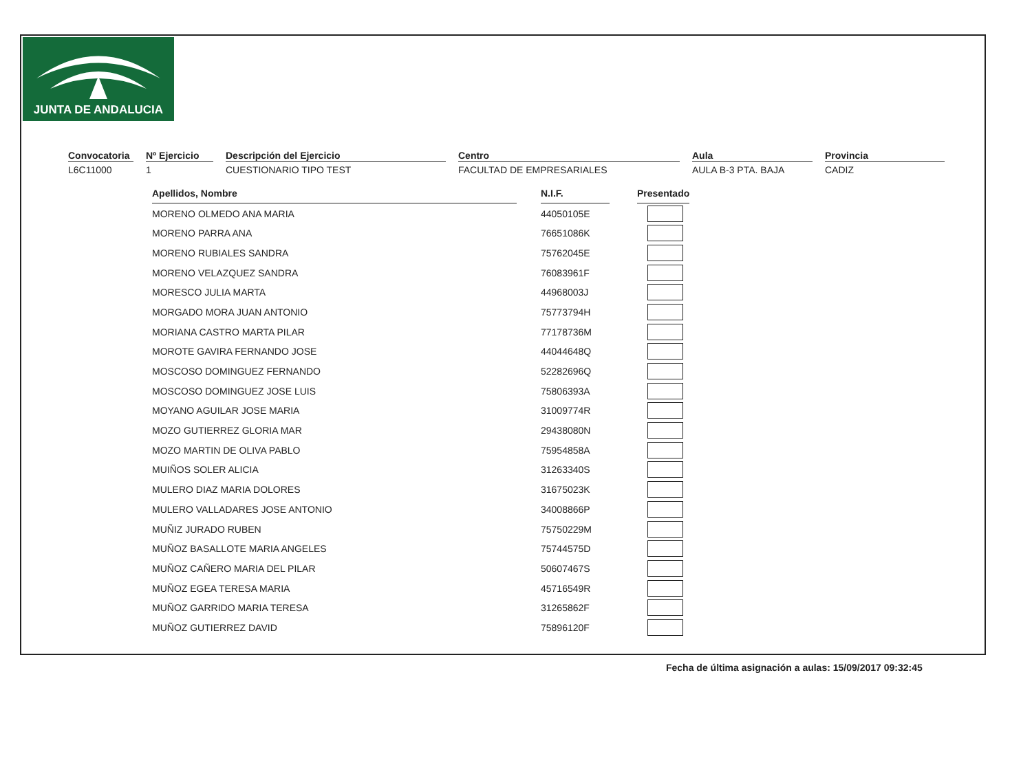JUNTA DE ANDALUCIA
Convocatoria
L6C11000
Nº Ejercicio
1
Descripción del Ejercicio
CUESTIONARIO TIPO TEST
Centro
FACULTAD DE EMPRESARIALES
Aula
AULA B-3 PTA. BAJA
Provincia
CADIZ
| Apellidos, Nombre | | N.I.F. | | Presentado |
| MORENO OLMEDO ANA MARIA | | 44050105E | | |
| MORENO PARRA ANA | | 76651086K | | |
| MORENO RUBIALES SANDRA | | 75762045E | | |
| MORENO VELAZQUEZ SANDRA | | 76083961F | | |
| MORESCO JULIA MARTA | | 44968003J | | |
| MORGADO MORA JUAN ANTONIO | | 75773794H | | |
| MORIANA CASTRO MARTA PILAR | | 77178736M | | |
| MOROTE GAVIRA FERNANDO JOSE | | 44044648Q | | |
| MOSCOSO DOMINGUEZ FERNANDO | | 52282696Q | | |
| MOSCOSO DOMINGUEZ JOSE LUIS | | 75806393A | | |
| MOYANO AGUILAR JOSE MARIA | | 31009774R | | |
| MOZO GUTIERREZ GLORIA MAR | | 29438080N | | |
| MOZO MARTIN DE OLIVA PABLO | | 75954858A | | |
| MUIÑOS SOLER ALICIA | | 31263340S | | |
| MULERO DIAZ MARIA DOLORES | | 31675023K | | |
| MULERO VALLADARES JOSE ANTONIO | | 34008866P | | |
| MUÑIZ JURADO RUBEN | | 75750229M | | |
| MUÑOZ BASALLOTE MARIA ANGELES | | 75744575D | | |
| MUÑOZ CAÑERO MARIA DEL PILAR | | 50607467S | | |
| MUÑOZ EGEA TERESA MARIA | | 45716549R | | |
| MUÑOZ GARRIDO MARIA TERESA | | 31265862F | | |
| MUÑOZ GUTIERREZ DAVID | | 75896120F | | |
Fecha de última asignación a aulas: 15/09/2017 09:32:45